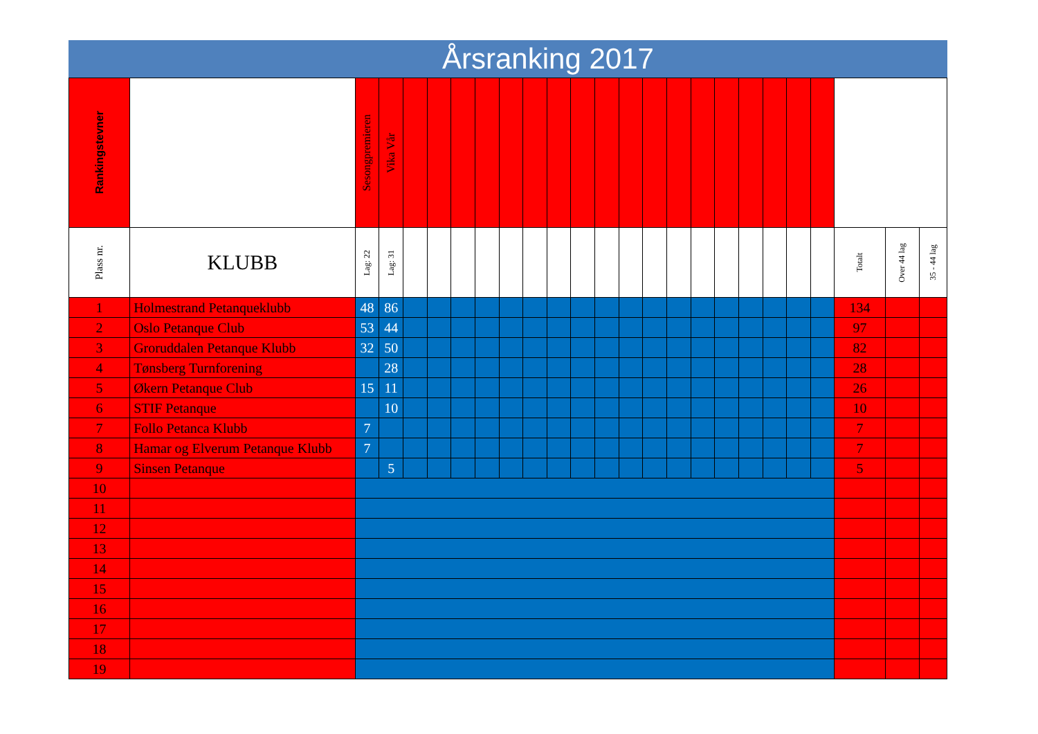Årsranking 2017
| Rankingstevner | | Sesongpremieren | Vika Vår | | | | | | | | | | | | | | | | | | | | | |
| Plass nr. | KLUBB | Lag: 22 | Lag: 31 | | | | | | | | | | | | | | | | | | | Totalt | Over 44 lag | 35 - 44 lag |
| 1 | Holmestrand Petanqueklubb | 48 | 86 | | | | | | | | | | | | | | | | | | | 134 | | |
| 2 | Oslo Petanque Club | 53 | 44 | | | | | | | | | | | | | | | | | | | 97 | | |
| 3 | Groruddalen Petanque Klubb | 32 | 50 | | | | | | | | | | | | | | | | | | | 82 | | |
| 4 | Tønsberg Turnforening | | 28 | | | | | | | | | | | | | | | | | | | 28 | | |
| 5 | Økern Petanque Club | 15 | 11 | | | | | | | | | | | | | | | | | | | 26 | | |
| 6 | STIF Petanque | | 10 | | | | | | | | | | | | | | | | | | | 10 | | |
| 7 | Follo Petanca Klubb | 7 | | | | | | | | | | | | | | | | | | | | 7 | | |
| 8 | Hamar og Elverum Petanque Klubb | 7 | | | | | | | | | | | | | | | | | | | | 7 | | |
| 9 | Sinsen Petanque | | 5 | | | | | | | | | | | | | | | | | | | 5 | | |
| 10 | | | | | | | | | | | | | | | | | | | | | | | | |
| 11 | | | | | | | | | | | | | | | | | | | | | | | | |
| 12 | | | | | | | | | | | | | | | | | | | | | | | | |
| 13 | | | | | | | | | | | | | | | | | | | | | | | | |
| 14 | | | | | | | | | | | | | | | | | | | | | | | | |
| 15 | | | | | | | | | | | | | | | | | | | | | | | | |
| 16 | | | | | | | | | | | | | | | | | | | | | | | | |
| 17 | | | | | | | | | | | | | | | | | | | | | | | | |
| 18 | | | | | | | | | | | | | | | | | | | | | | | | |
| 19 | | | | | | | | | | | | | | | | | | | | | | | | |